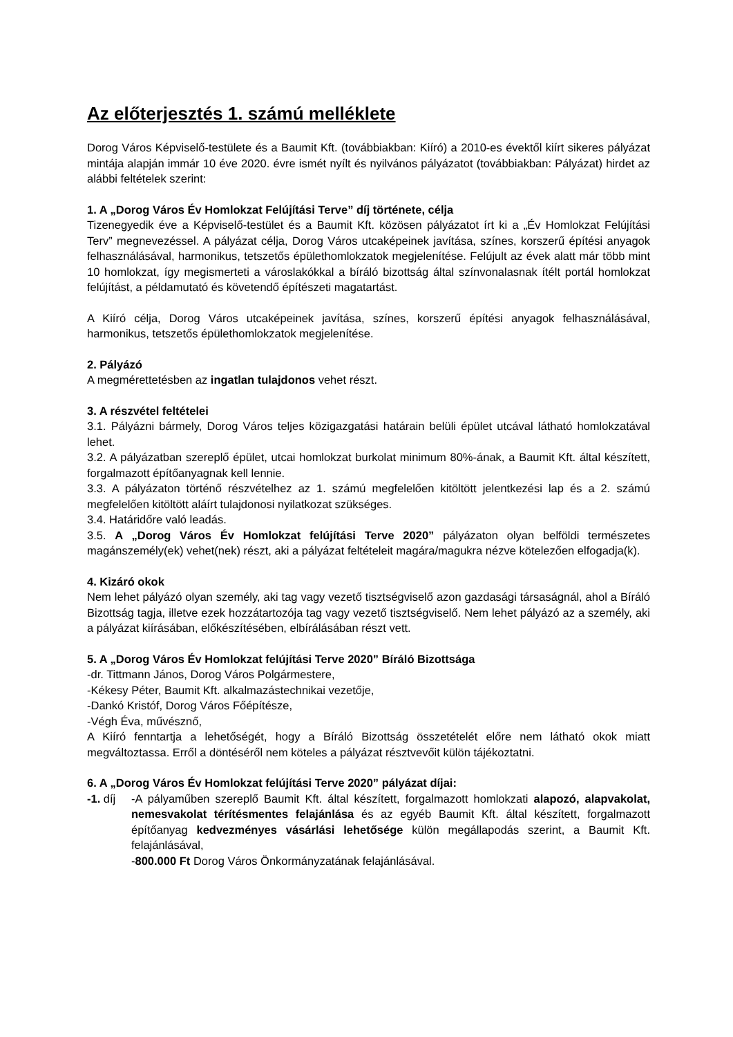Az előterjesztés 1. számú melléklete
Dorog Város Képviselő-testülete és a Baumit Kft. (továbbiakban: Kiíró) a 2010-es évektől kiírt sikeres pályázat mintája alapján immár 10 éve 2020. évre ismét nyílt és nyilvános pályázatot (továbbiakban: Pályázat) hirdet az alábbi feltételek szerint:
1. A „Dorog Város Év Homlokzat Felújítási Terve” díj története, célja
Tizenegyedik éve a Képviselő-testület és a Baumit Kft. közösen pályázatot írt ki a „Év Homlokzat Felújítási Terv” megnevezéssel. A pályázat célja, Dorog Város utcaképeinek javítása, színes, korszerű építési anyagok felhasználásával, harmonikus, tetszetős épülethomlokzatok megjelenítése. Felújult az évek alatt már több mint 10 homlokzat, így megismerteti a városlakókkal a bíráló bizottság által színvonalasnak ítélt portál homlokzat felújítást, a példamutató és követendő építészeti magatartást.
A Kiíró célja, Dorog Város utcaképeinek javítása, színes, korszerű építési anyagok felhasználásával, harmonikus, tetszetős épülethomlokzatok megjelenítése.
2. Pályázó
A megmérettetésben az ingatlan tulajdonos vehet részt.
3. A részvétel feltételei
3.1. Pályázni bármely, Dorog Város teljes közigazgatási határain belüli épület utcával látható homlokzatával lehet.
3.2. A pályázatban szereplő épület, utcai homlokzat burkolat minimum 80%-ának, a Baumit Kft. által készített, forgalmazott építőanyagnak kell lennie.
3.3. A pályázaton történő részvételhez az 1. számú megfelelően kitöltött jelentkezési lap és a 2. számú megfelelően kitöltött aláírt tulajdonosi nyilatkozat szükséges.
3.4. Határidőre való leadás.
3.5. A „Dorog Város Év Homlokzat felújítási Terve 2020” pályázaton olyan belföldi természetes magánszemély(ek) vehet(nek) részt, aki a pályázat feltételeit magára/magukra nézve kötelezően elfogadja(k).
4. Kizáró okok
Nem lehet pályázó olyan személy, aki tag vagy vezető tisztségviselő azon gazdasági társaságnál, ahol a Bíráló Bizottság tagja, illetve ezek hozzátartozója tag vagy vezető tisztségviselő. Nem lehet pályázó az a személy, aki a pályázat kiírásában, előkészítésében, elbírálásában részt vett.
5. A „Dorog Város Év Homlokzat felújítási Terve 2020” Bíráló Bizottsága
-dr. Tittmann János, Dorog Város Polgármestere,
-Kékesy Péter, Baumit Kft. alkalmazástechnikai vezetője,
-Dankó Kristóf, Dorog Város Főépítésze,
-Végh Éva, művésznő,
A Kiíró fenntartja a lehetőségét, hogy a Bíráló Bizottság összetételét előre nem látható okok miatt megváltoztassa. Erről a döntéséről nem köteles a pályázat résztvevőit külön tájékoztatni.
6. A „Dorog Város Év Homlokzat felújítási Terve 2020” pályázat díjai:
-1. díj
-A pályaműben szereplő Baumit Kft. által készített, forgalmazott homlokzati alapozó, alapvakolat, nemesvakolat térítésmentes felajánlása és az egyéb Baumit Kft. által készített, forgalmazott építőanyag kedvezményes vásárlási lehetősége külön megállapodás szerint, a Baumit Kft. felajánlásával,
-800.000 Ft Dorog Város Önkormányzatának felajánlásával.